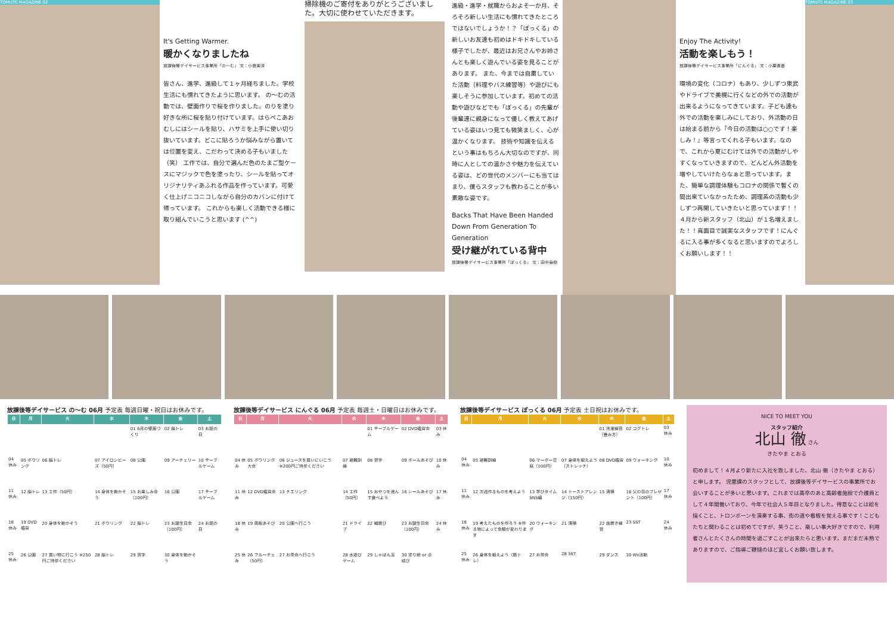TOMUTE MAGAZINE 02
It's Getting Warmer.
暖かくなりましたね
放課後等デイサービス事業所「の〜む」 文：小貫美洋
皆さん、進学、進級して１ヶ月経ちました。学校生活にも慣れてきたように思います。 の〜むの活動では、壁面作りで桜を作りました。のりを塗り好きな所に桜を貼り付けています。はらぺこあおむしにはシールを貼り、ハサミを上手に使い切り抜いています。どこに貼ろうか悩みながら置いては位置を変え、こだわって決める子もいました（笑） 工作では、自分で選んだ色のたまご型ケースにマジックで色を塗ったり、シールを貼ってオリジナリティあふれる作品を作っています。可愛く仕上げニコニコしながら自分のカバンに付けて帰っています。 これからも楽しく活動できる様に取り組んでいこうと思います (^^)
掃除機のご寄付をありがとうございました。大切に使わせていただきます。
進級・進学・就職からおよそ一か月、そろそろ新しい生活にも慣れてきたところではないでしょうか！？「ぽっくる」の新しいお友達も初めはドキドキしている様子でしたが、最近はお兄さんやお姉さんとも楽しく遊んでいる姿を見ることがあります。 また、今までは自粛していた活動（料理やバス練習等）や遊びにも楽しそうに参加しています。初めての活動や遊びなどでも「ぽっくる」の先輩が後輩達に親身になって優しく教えてあげている姿はいつ見ても微笑ましく、心が温かくなります。 技術や知識を伝えるという事はもちろん大切なのですが、同時に人としての温かさや魅力を伝えている姿は、どの世代のメンバーにも当てはまり、僕らスタッフも教わることが多い素敵な姿です。
Backs That Have Been Handed Down From Generation To Generation
受け継がれている背中
放課後等デイサービス事業所「ぽっくる」 文：田中豪樹
Enjoy The Activity!
活動を楽しもう！
放課後等デイサービス事業所「にんぐる」 文：小栗直基
環境の変化（コロナ）もあり、少しずつ東武やドライブで美幌に行くなどの外での活動が出来るようになってきています。子ども達も外での活動を楽しみにしており、外活動の日は始まる前から『今日の活動は○○です！楽しみ！』等言ってくれる子もいます。なので、これから夏にむけては外での活動がしやすくなっていきますので、どんどん外活動を増やしていけたらなぁと思っています。また、簡単な調理体験もコロナの関係で暫くの間出来ていなかったため、調理系の活動も少しずつ再開していきたいと思っています！！ ４月から新スタッフ（北山）が１名増えました！！真面目で誠実なスタッフです！にんぐるに入る事が多くなると思いますのでよろしくお願いします！！
TOMUTE MAGAZINE 03
放課後等デイサービス の〜む 06月 予定表 毎週日曜・祝日はお休みです。
| 日 | 月 | 火 | 水 | 木 | 金 | 土 |
| --- | --- | --- | --- | --- | --- | --- |
| | | | | 01 6月の壁面づくり | 02 脳トレ | 03 お話の日 |
| 04 休み | 05 ボウリング | 06 脳トレ | 07 アイロンビーズ（50円） | 08 公園 | 09 アーチェリー | 10 テーブルゲーム |
| 11 休み | 12 脳トレ | 13 工作（50円） | 14 身体を動かそう | 15 お楽しみ会（100円） | 16 公園 | 17 テーブルゲーム |
| 18 休み | 19 DVD鑑賞 | 20 身体を動かそう | 21 ボウリング | 22 脳トレ | 23 お誕生日会（100円） | 24 お話の日 |
| 25 休み | 26 公園 | 27 買い物に行こう ※250円ご持参ください | 28 脳トレ | 29 習字 | 30 身体を動かそう | |
放課後等デイサービス にんぐる 06月 予定表 毎週土・日曜日はお休みです。
| 日 | 月 | 火 | 水 | 木 | 金 | 土 |
| --- | --- | --- | --- | --- | --- | --- |
| | | | | 01 テーブルゲーム | 02 DVD鑑賞会 | 03 休み |
| 04 休み | 05 ボウリング大会 | 06 ジュースを買いにいこう ※200円ご持参ください | 07 避難訓練 | 08 習字 | 09 ボールあそび | 10 休み |
| 11 休み | 12 DVD鑑賞会 | 13 チエリング | 14 工作（50円） | 15 おやつを選んで食べよう | 16 シールあそび | 17 休み |
| 18 休み | 19 風船あそび | 20 公園へ行こう | 21 ドライブ | 22 縄跳び | 23 お誕生日会（100円） | 24 休み |
| 25 休み | 26 フルーチェ（50円） | 27 お茶会へ行こう | 28 水遊びゲーム | 29 しゃぼん玉 | 30 塗り絵 or 点結び | |
放課後等デイサービス ぽっくる 06月 予定表 土日祝はお休みです。
| 日 | 月 | 火 | 水 | 木 | 金 | 土 |
| --- | --- | --- | --- | --- | --- | --- |
| | | | | 01 洗濯練習（畳み方） | 02 コグトレ | 03 休み |
| 04 休み | 05 避難訓練 | 06 マーボー豆腐（100円） | 07 身体を鍛えよう（ストレッチ） | 08 DVD鑑賞 | 09 ウォーキング | 10 休み |
| 11 休み | 12 次週作るものを考えよう | 13 学びタイム SNS編 | 14 トーストアレンジ（150円） | 15 清掃 | 16 父の日のプレゼント（100円） | 17 休み |
| 18 休み | 19 考えたものを作ろう ※作る物によって金額が変わります | 20 ウォーキング | 21 清掃 | 22 歯磨き練習 | 23 SST | 24 休み |
| 25 休み | 26 身体を鍛えよう（筋トレ） | 27 お茶会 | 28 SST | 29 ダンス | 30 Wii活動 | |
NICE TO MEET YOU
スタッフ紹介
北山 徹 さん
きたやま とおる
初めまして！４月より新たに入社を致しました、北山 徹（きたやま とおる）と申します。 児童課のスタッフとして、放課後等デイサービスの事業所でお会いすることが多いと思います。これまでは高卒のあと高齢者施設で介護員として４年間働いており、今年で社会人５年目となりました。得意なことは絵を描くこと、トロンボーンを演奏する事、街の道や看板を覚える事です！こどもたちと関わることは初めてですが、笑うこと、楽しい事大好きですので、利用者さんとたくさんの時間を過ごすことが出来たらと思います。まだまだ未熟でありますので、ご指導ご鞭撻のほど宜しくお願い致します。